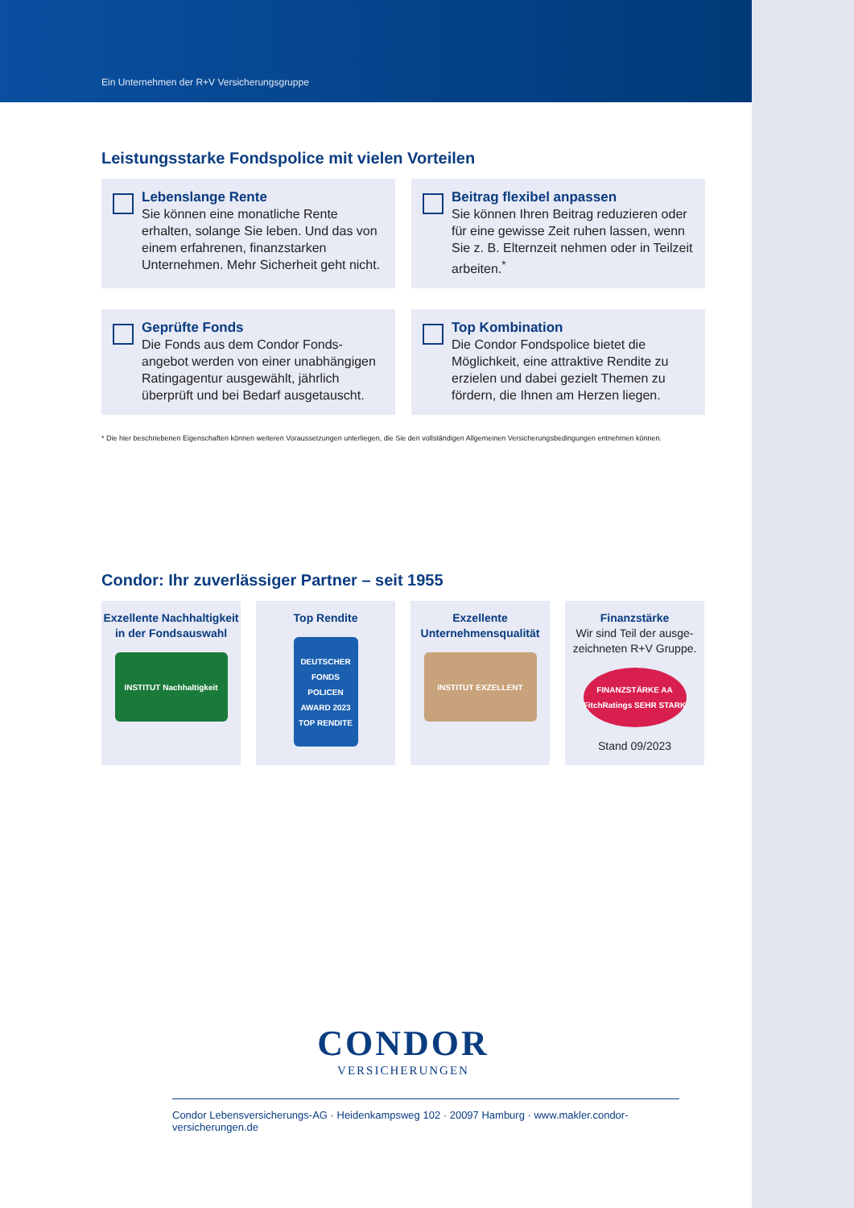Ein Unternehmen der R+V Versicherungsgruppe
Leistungsstarke Fondspolice mit vielen Vorteilen
Lebenslange Rente
Sie können eine monatliche Rente erhalten, solange Sie leben. Und das von einem erfahrenen, finanzstarken Unternehmen. Mehr Sicherheit geht nicht.
Beitrag flexibel anpassen
Sie können Ihren Beitrag reduzieren oder für eine gewisse Zeit ruhen lassen, wenn Sie z. B. Elternzeit nehmen oder in Teilzeit arbeiten.<sup>*</sup>
Geprüfte Fonds
Die Fonds aus dem Condor Fonds­angebot werden von einer unabhängigen Ratingagentur ausgewählt, jährlich überprüft und bei Bedarf ausgetauscht.
Top Kombination
Die Condor Fondspolice bietet die Möglichkeit, eine attraktive Rendite zu erzielen und dabei gezielt Themen zu fördern, die Ihnen am Herzen liegen.
* Die hier beschriebenen Eigenschaften können weiteren Voraussetzungen unterliegen, die Sie den vollständigen Allgemeinen Versicherungsbedingungen entnehmen können.
Condor: Ihr zuverlässiger Partner – seit 1955
Exzellente Nachhaltigkeit in der Fondsauswahl
INSTITUT Nachhaltigkeit
Top Rendite
DEUTSCHER FONDS POLICEN AWARD 2023 TOP RENDITE
Exzellente Unternehmensqualität
INSTITUT EXZELLENT
Finanzstärke
Wir sind Teil der ausge­zeichneten R+V Gruppe.
FINANZSTÄRKE AA FitchRatings SEHR STARK
Stand 09/2023
CONDOR
VERSICHERUNGEN
Condor Lebensversicherungs-AG · Heidenkampsweg 102 · 20097 Hamburg · www.makler.condor-versicherungen.de